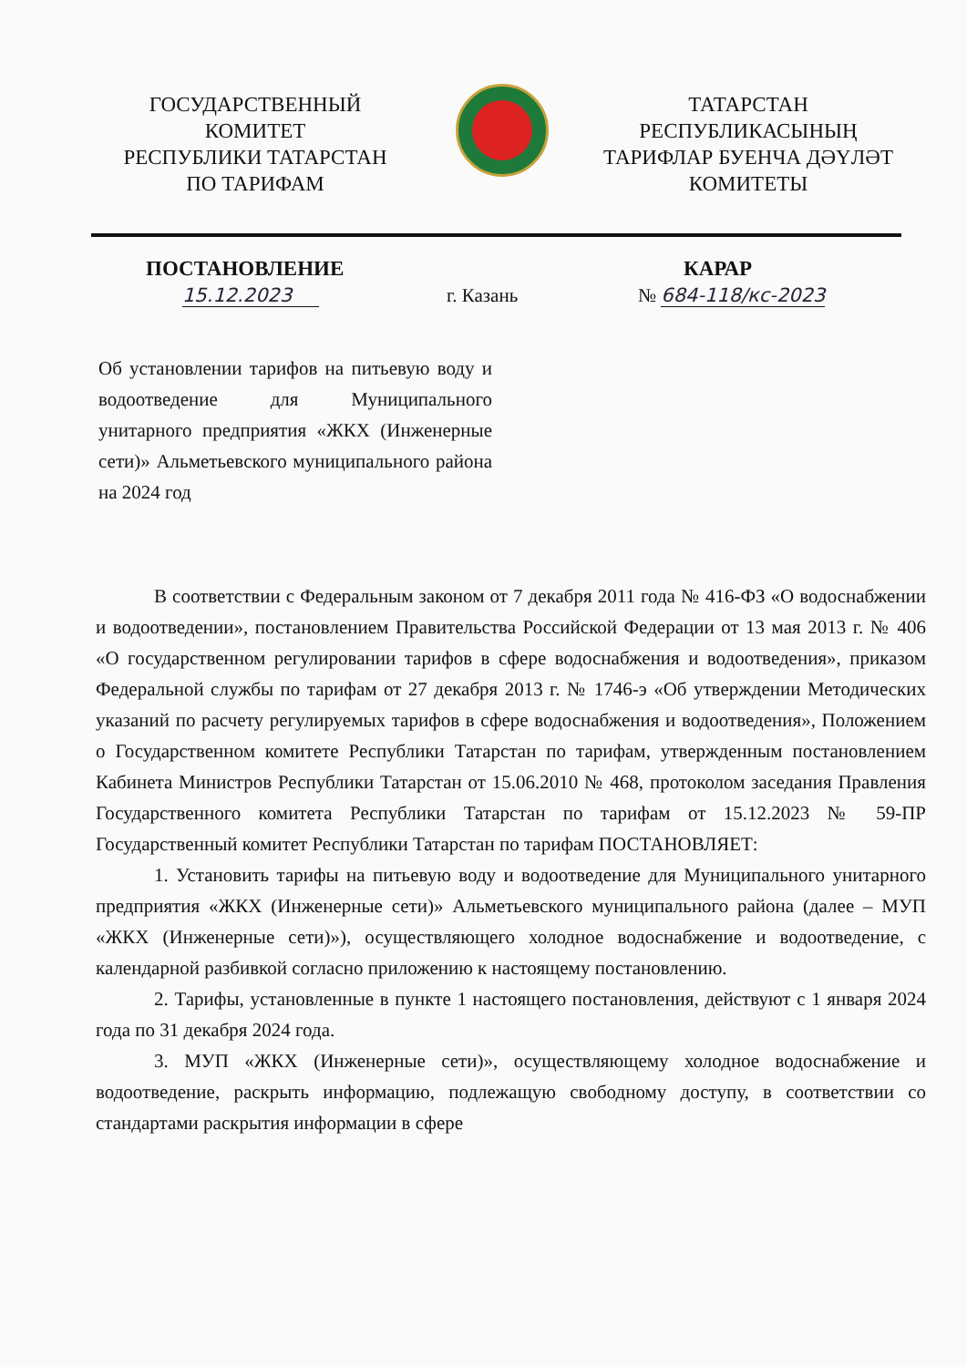ГОСУДАРСТВЕННЫЙ
КОМИТЕТ
РЕСПУБЛИКИ ТАТАРСТАН
ПО ТАРИФАМ
ТАТАРСТАН
РЕСПУБЛИКАСЫНЫҢ
ТАРИФЛАР БУЕНЧА ДӘҮЛӘТ
КОМИТЕТЫ
ПОСТАНОВЛЕНИЕ КАРАР
15.12.2023 г. Казань № 684-118/кс-2023
Об установлении тарифов на питьевую воду и водоотведение для Муниципального унитарного предприятия «ЖКХ (Инженерные сети)» Альметьевского муниципального района на 2024 год
В соответствии с Федеральным законом от 7 декабря 2011 года № 416-ФЗ «О водоснабжении и водоотведении», постановлением Правительства Российской Федерации от 13 мая 2013 г. № 406 «О государственном регулировании тарифов в сфере водоснабжения и водоотведения», приказом Федеральной службы по тарифам от 27 декабря 2013 г. № 1746-э «Об утверждении Методических указаний по расчету регулируемых тарифов в сфере водоснабжения и водоотведения», Положением о Государственном комитете Республики Татарстан по тарифам, утвержденным постановлением Кабинета Министров Республики Татарстан от 15.06.2010 № 468, протоколом заседания Правления Государственного комитета Республики Татарстан по тарифам от 15.12.2023 № 59-ПР Государственный комитет Республики Татарстан по тарифам ПОСТАНОВЛЯЕТ:
1. Установить тарифы на питьевую воду и водоотведение для Муниципального унитарного предприятия «ЖКХ (Инженерные сети)» Альметьевского муниципального района (далее – МУП «ЖКХ (Инженерные сети)»), осуществляющего холодное водоснабжение и водоотведение, с календарной разбивкой согласно приложению к настоящему постановлению.
2. Тарифы, установленные в пункте 1 настоящего постановления, действуют с 1 января 2024 года по 31 декабря 2024 года.
3. МУП «ЖКХ (Инженерные сети)», осуществляющему холодное водоснабжение и водоотведение, раскрыть информацию, подлежащую свободному доступу, в соответствии со стандартами раскрытия информации в сфере